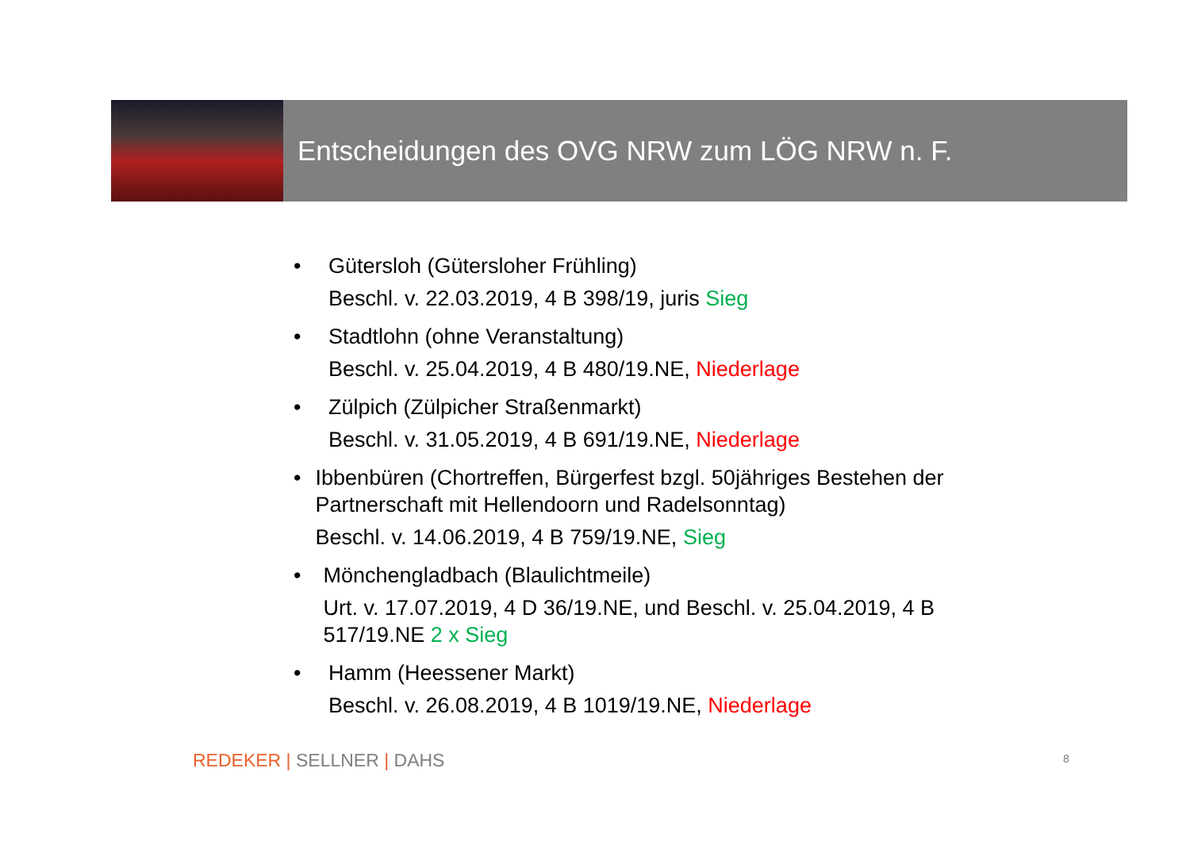Entscheidungen des OVG NRW zum LÖG NRW n. F.
• Gütersloh (Gütersloher Frühling)
Beschl. v. 22.03.2019, 4 B 398/19, juris Sieg
• Stadtlohn (ohne Veranstaltung)
Beschl. v. 25.04.2019, 4 B 480/19.NE, Niederlage
• Zülpich (Zülpicher Straßenmarkt)
Beschl. v. 31.05.2019, 4 B 691/19.NE, Niederlage
• Ibbenbüren (Chortreffen, Bürgerfest bzgl. 50jähriges Bestehen der Partnerschaft mit Hellendoorn und Radelsonntag)
Beschl. v. 14.06.2019, 4 B 759/19.NE, Sieg
• Mönchengladbach (Blaulichtmeile)
Urt. v. 17.07.2019, 4 D 36/19.NE, und Beschl. v. 25.04.2019, 4 B 517/19.NE 2 x Sieg
• Hamm (Heessener Markt)
Beschl. v. 26.08.2019, 4 B 1019/19.NE, Niederlage
REDEKER | SELLNER | DAHS 8